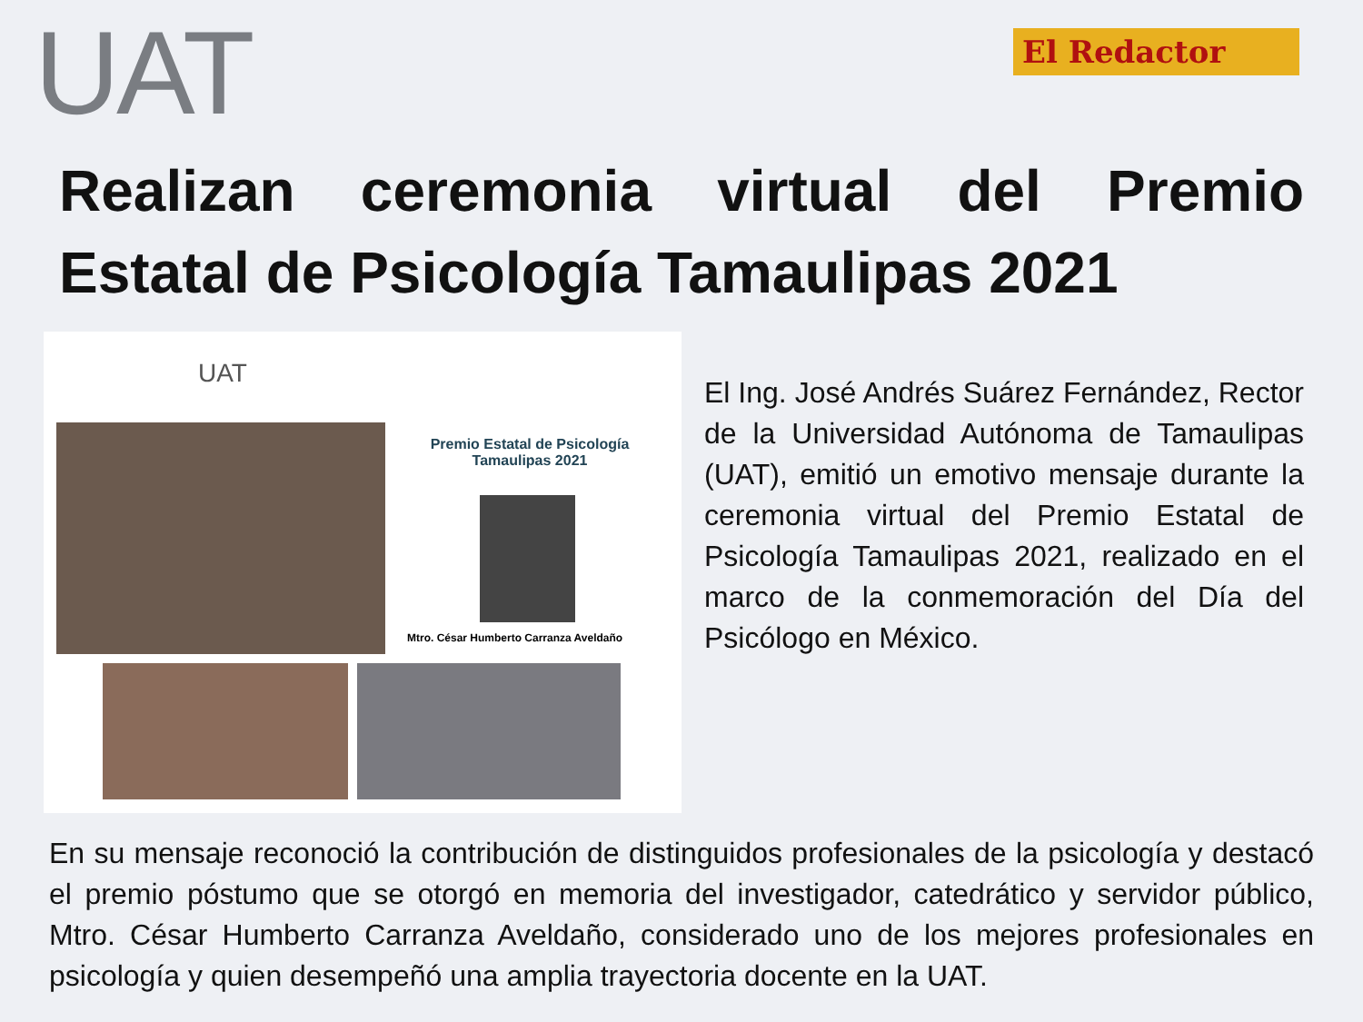UAT
El Redactor
Realizan ceremonia virtual del Premio Estatal de Psicología Tamaulipas 2021
UAT
Premio Estatal de Psicología
Tamaulipas 2021
Mtro. César Humberto Carranza Aveldaño
El Ing. José Andrés Suárez Fernández, Rector de la Universidad Autónoma de Tamaulipas (UAT), emitió un emotivo mensaje durante la ceremonia virtual del Premio Estatal de Psicología Tamaulipas 2021, realizado en el marco de la conmemoración del Día del Psicólogo en México.
En su mensaje reconoció la contribución de distinguidos profesionales de la psicología y destacó el premio póstumo que se otorgó en memoria del investigador, catedrático y servidor público, Mtro. César Humberto Carranza Aveldaño, considerado uno de los mejores profesionales en psicología y quien desempeñó una amplia trayectoria docente en la UAT.